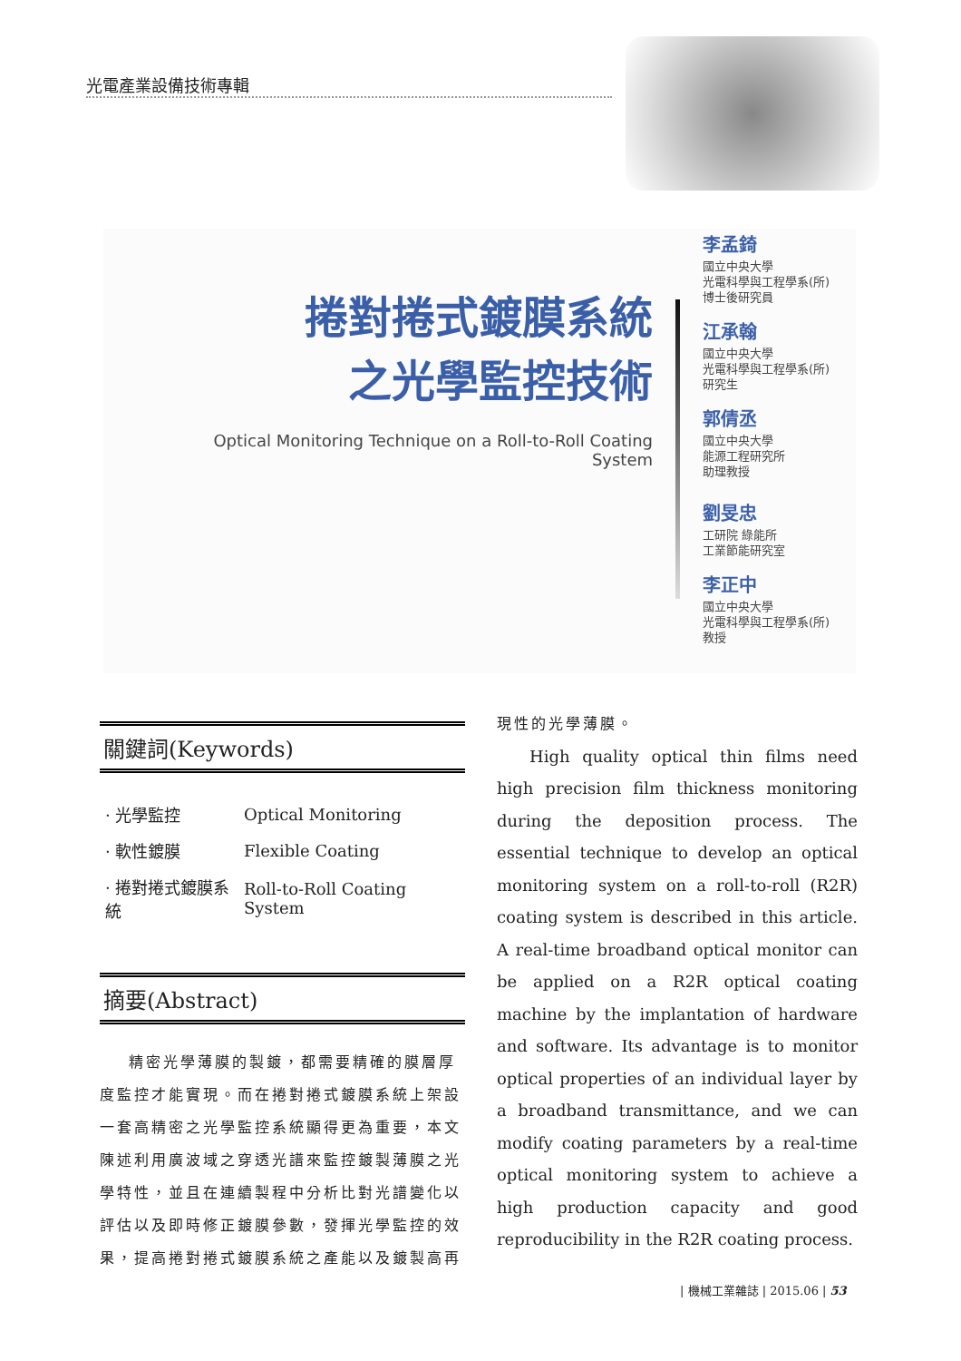光電產業設備技術專輯
捲對捲式鍍膜系統
之光學監控技術
Optical Monitoring Technique on a Roll-to-Roll Coating System
李孟錡
國立中央大學
光電科學與工程學系(所)
博士後研究員
江承翰
國立中央大學
光電科學與工程學系(所)
研究生
郭倩丞
國立中央大學
能源工程研究所
助理教授
劉旻忠
工研院 綠能所
工業節能研究室
李正中
國立中央大學
光電科學與工程學系(所)
教授
關鍵詞(Keywords)
| · 光學監控 | Optical Monitoring |
| · 軟性鍍膜 | Flexible Coating |
| · 捲對捲式鍍膜系統 | Roll-to-Roll Coating System |
摘要(Abstract)
精密光學薄膜的製鍍，都需要精確的膜層厚度監控才能實現。而在捲對捲式鍍膜系統上架設一套高精密之光學監控系統顯得更為重要，本文陳述利用廣波域之穿透光譜來監控鍍製薄膜之光學特性，並且在連續製程中分析比對光譜變化以評估以及即時修正鍍膜參數，發揮光學監控的效果，提高捲對捲式鍍膜系統之產能以及鍍製高再
現性的光學薄膜。
High quality optical thin films need high precision film thickness monitoring during the deposition process. The essential technique to develop an optical monitoring system on a roll-to-roll (R2R) coating system is described in this article. A real-time broadband optical monitor can be applied on a R2R optical coating machine by the implantation of hardware and software. Its advantage is to monitor optical properties of an individual layer by a broadband transmittance, and we can modify coating parameters by a real-time optical monitoring system to achieve a high production capacity and good reproducibility in the R2R coating process.
| 機械工業雜誌 | 2015.06 | 53